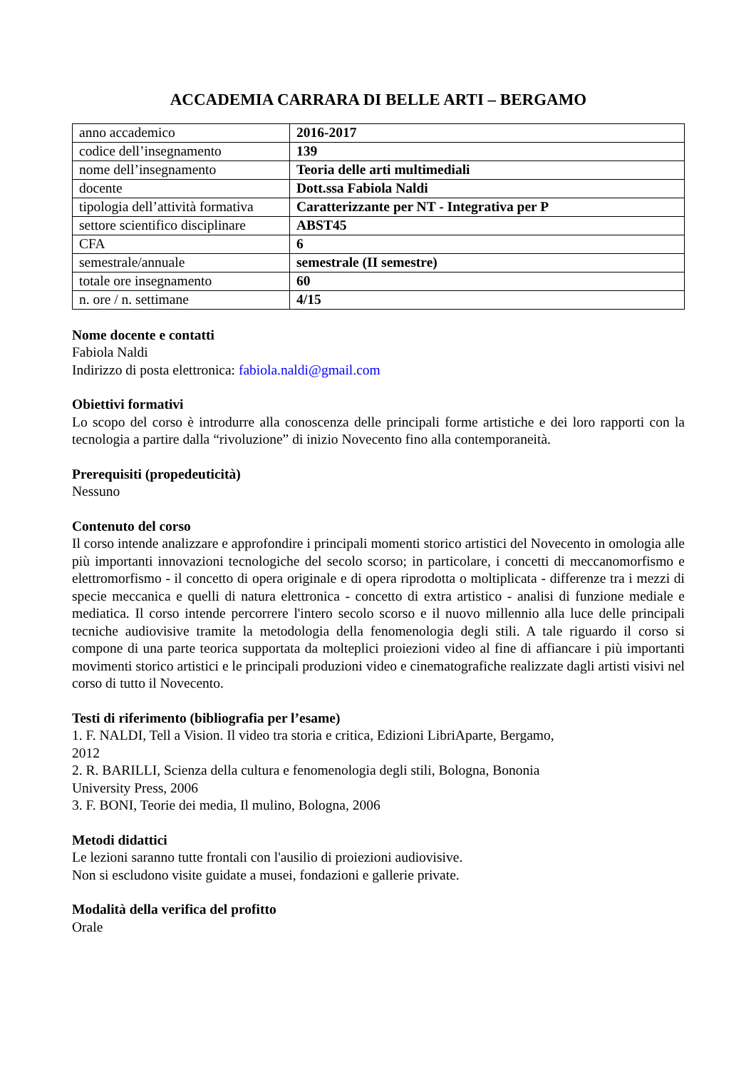ACCADEMIA CARRARA DI BELLE ARTI – BERGAMO
| anno accademico | 2016-2017 |
| codice dell’insegnamento | 139 |
| nome dell’insegnamento | Teoria delle arti multimediali |
| docente | Dott.ssa Fabiola Naldi |
| tipologia dell’attività formativa | Caratterizzante per NT - Integrativa per P |
| settore scientifico disciplinare | ABST45 |
| CFA | 6 |
| semestrale/annuale | semestrale (II semestre) |
| totale ore insegnamento | 60 |
| n. ore / n. settimane | 4/15 |
Nome docente e contatti
Fabiola Naldi
Indirizzo di posta elettronica: fabiola.naldi@gmail.com
Obiettivi formativi
Lo scopo del corso è introdurre alla conoscenza delle principali forme artistiche e dei loro rapporti con la tecnologia a partire dalla “rivoluzione” di inizio Novecento fino alla contemporaneità.
Prerequisiti (propedeuticità)
Nessuno
Contenuto del corso
Il corso intende analizzare e approfondire i principali momenti storico artistici del Novecento in omologia alle più importanti innovazioni tecnologiche del secolo scorso; in particolare, i concetti di meccanomorfismo e elettromorfismo - il concetto di opera originale e di opera riprodotta o moltiplicata - differenze tra i mezzi di specie meccanica e quelli di natura elettronica - concetto di extra artistico - analisi di funzione mediale e mediatica. Il corso intende percorrere l'intero secolo scorso e il nuovo millennio alla luce delle principali tecniche audiovisive tramite la metodologia della fenomenologia degli stili. A tale riguardo il corso si compone di una parte teorica supportata da molteplici proiezioni video al fine di affiancare i più importanti movimenti storico artistici e le principali produzioni video e cinematografiche realizzate dagli artisti visivi nel corso di tutto il Novecento.
Testi di riferimento (bibliografia per l’esame)
1. F. NALDI, Tell a Vision. Il video tra storia e critica, Edizioni LibriAparte, Bergamo,
2012
2. R. BARILLI, Scienza della cultura e fenomenologia degli stili, Bologna, Bononia
University Press, 2006
3. F. BONI, Teorie dei media, Il mulino, Bologna, 2006
Metodi didattici
Le lezioni saranno tutte frontali con l'ausilio di proiezioni audiovisive.
Non si escludono visite guidate a musei, fondazioni e gallerie private.
Modalità della verifica del profitto
Orale